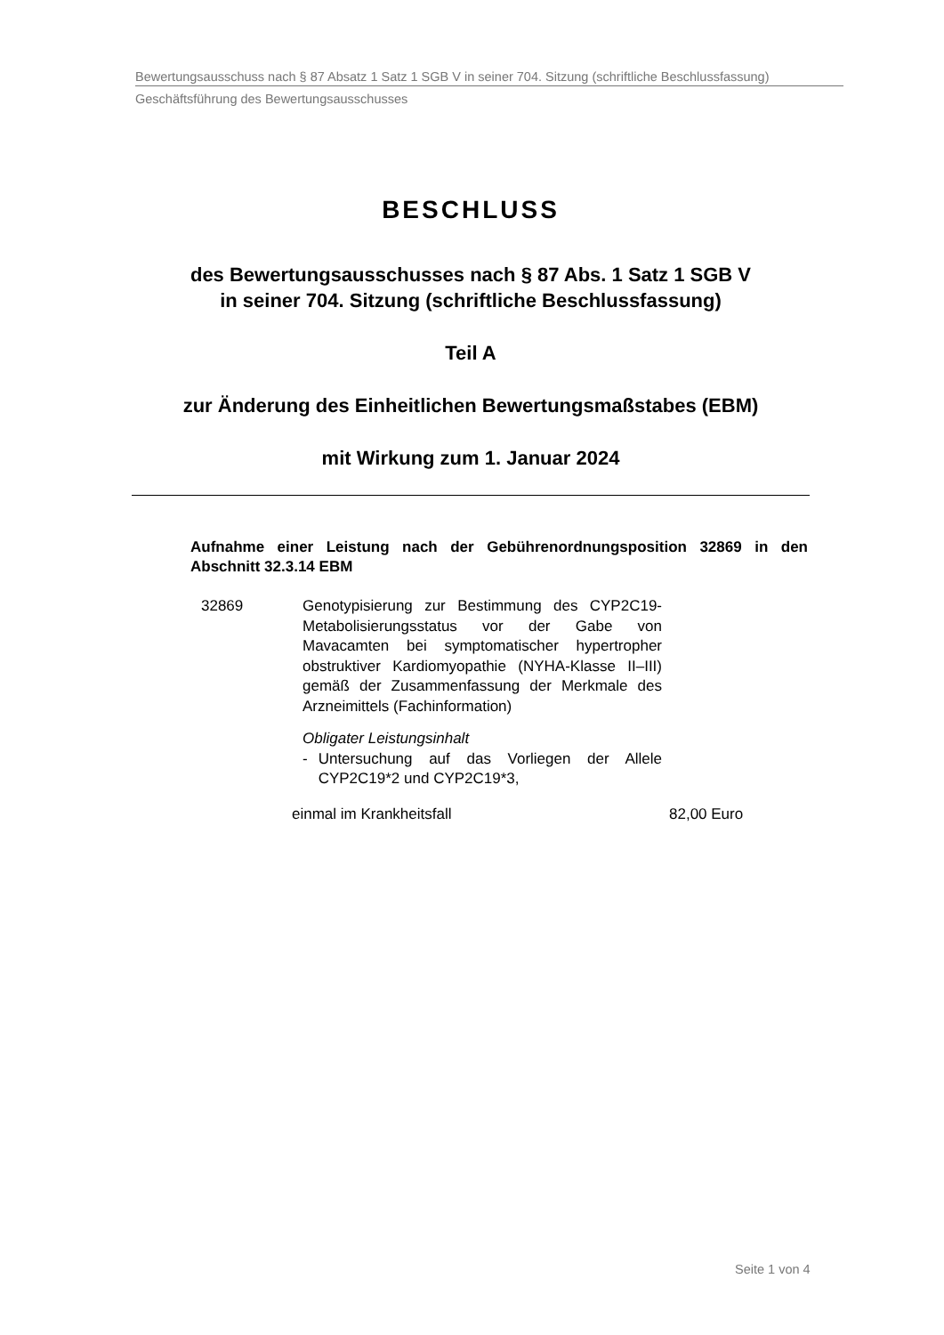Bewertungsausschuss nach § 87 Absatz 1 Satz 1 SGB V in seiner 704. Sitzung (schriftliche Beschlussfassung)
Geschäftsführung des Bewertungsausschusses
BESCHLUSS
des Bewertungsausschusses nach § 87 Abs. 1 Satz 1 SGB V
in seiner 704. Sitzung (schriftliche Beschlussfassung)
Teil A
zur Änderung des Einheitlichen Bewertungsmaßstabes (EBM)
mit Wirkung zum 1. Januar 2024
Aufnahme einer Leistung nach der Gebührenordnungsposition 32869 in den Abschnitt 32.3.14 EBM
32869 Genotypisierung zur Bestimmung des CYP2C19-Metabolisierungsstatus vor der Gabe von Mavacamten bei symptomatischer hypertropher obstruktiver Kardiomyopathie (NYHA-Klasse II–III) gemäß der Zusammenfassung der Merkmale des Arzneimittels (Fachinformation)
Obligater Leistungsinhalt
- Untersuchung auf das Vorliegen der Allele CYP2C19*2 und CYP2C19*3,
einmal im Krankheitsfall 82,00 Euro
Seite 1 von 4